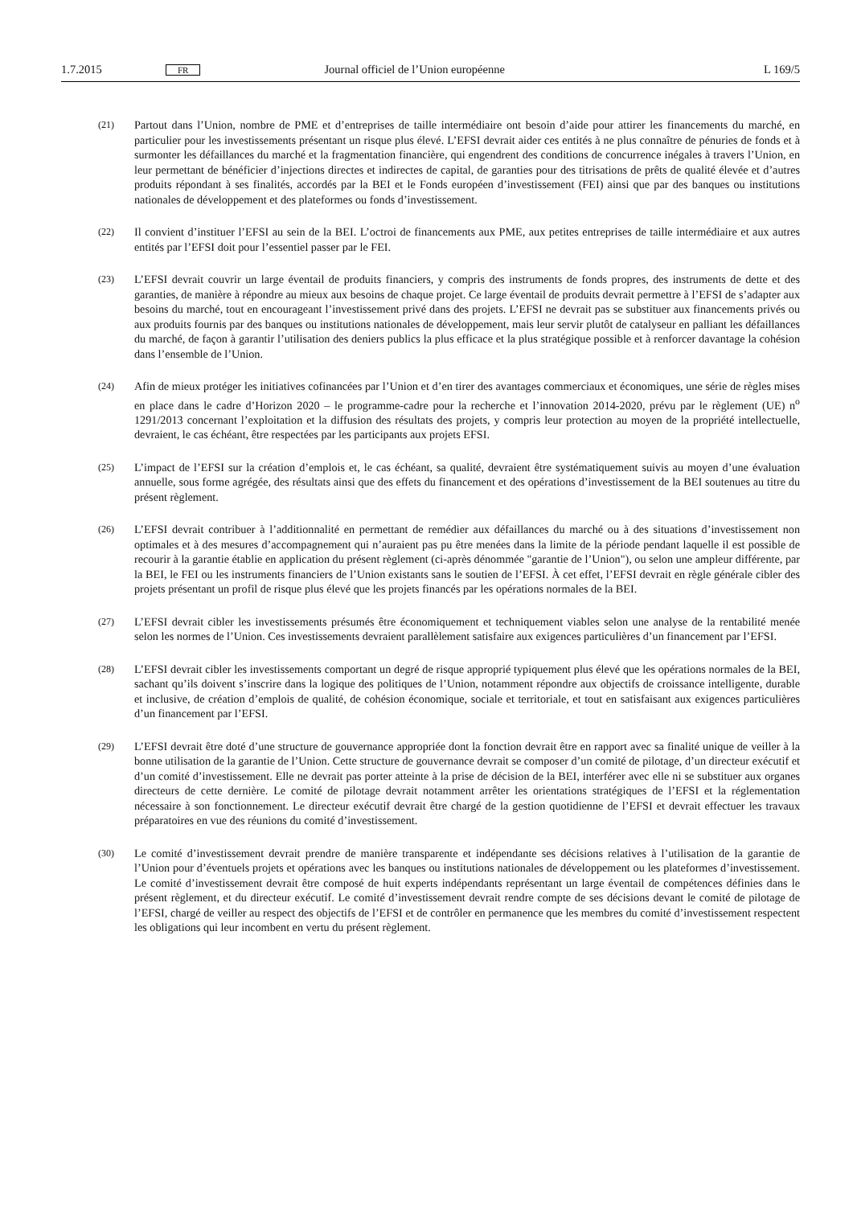1.7.2015 FR Journal officiel de l’Union européenne L 169/5
(21)
Partout dans l’Union, nombre de PME et d’entreprises de taille intermédiaire ont besoin d’aide pour attirer les financements du marché, en particulier pour les investissements présentant un risque plus élevé. L’EFSI devrait aider ces entités à ne plus connaître de pénuries de fonds et à surmonter les défaillances du marché et la fragmentation financière, qui engendrent des conditions de concurrence inégales à travers l’Union, en leur permettant de bénéficier d’injections directes et indirectes de capital, de garanties pour des titrisations de prêts de qualité élevée et d’autres produits répondant à ses finalités, accordés par la BEI et le Fonds européen d’investissement (FEI) ainsi que par des banques ou institutions nationales de développement et des plateformes ou fonds d’investissement.
(22)
Il convient d’instituer l’EFSI au sein de la BEI. L’octroi de financements aux PME, aux petites entreprises de taille intermédiaire et aux autres entités par l’EFSI doit pour l’essentiel passer par le FEI.
(23)
L’EFSI devrait couvrir un large éventail de produits financiers, y compris des instruments de fonds propres, des instruments de dette et des garanties, de manière à répondre au mieux aux besoins de chaque projet. Ce large éventail de produits devrait permettre à l’EFSI de s’adapter aux besoins du marché, tout en encourageant l’investissement privé dans des projets. L’EFSI ne devrait pas se substituer aux financements privés ou aux produits fournis par des banques ou institutions nationales de développement, mais leur servir plutôt de catalyseur en palliant les défaillances du marché, de façon à garantir l’utilisation des deniers publics la plus efficace et la plus stratégique possible et à renforcer davantage la cohésion dans l’ensemble de l’Union.
(24)
Afin de mieux protéger les initiatives cofinancées par l’Union et d’en tirer des avantages commerciaux et économiques, une série de règles mises en place dans le cadre d’Horizon 2020 – le programme-cadre pour la recherche et l’innovation 2014-2020, prévu par le règlement (UE) n<sup>o</sup> 1291/2013 concernant l’exploitation et la diffusion des résultats des projets, y compris leur protection au moyen de la propriété intellectuelle, devraient, le cas échéant, être respectées par les participants aux projets EFSI.
(25)
L’impact de l’EFSI sur la création d’emplois et, le cas échéant, sa qualité, devraient être systématiquement suivis au moyen d’une évaluation annuelle, sous forme agrégée, des résultats ainsi que des effets du financement et des opérations d’investissement de la BEI soutenues au titre du présent règlement.
(26)
L’EFSI devrait contribuer à l’additionnalité en permettant de remédier aux défaillances du marché ou à des situations d’investissement non optimales et à des mesures d’accompagnement qui n’auraient pas pu être menées dans la limite de la période pendant laquelle il est possible de recourir à la garantie établie en application du présent règlement (ci-après dénommée "garantie de l’Union"), ou selon une ampleur différente, par la BEI, le FEI ou les instruments financiers de l’Union existants sans le soutien de l’EFSI. À cet effet, l’EFSI devrait en règle générale cibler des projets présentant un profil de risque plus élevé que les projets financés par les opérations normales de la BEI.
(27)
L’EFSI devrait cibler les investissements présumés être économiquement et techniquement viables selon une analyse de la rentabilité menée selon les normes de l’Union. Ces investissements devraient parallèlement satisfaire aux exigences particulières d’un financement par l’EFSI.
(28)
L’EFSI devrait cibler les investissements comportant un degré de risque approprié typiquement plus élevé que les opérations normales de la BEI, sachant qu’ils doivent s’inscrire dans la logique des politiques de l’Union, notamment répondre aux objectifs de croissance intelligente, durable et inclusive, de création d’emplois de qualité, de cohésion économique, sociale et territoriale, et tout en satisfaisant aux exigences particulières d’un financement par l’EFSI.
(29)
L’EFSI devrait être doté d’une structure de gouvernance appropriée dont la fonction devrait être en rapport avec sa finalité unique de veiller à la bonne utilisation de la garantie de l’Union. Cette structure de gouvernance devrait se composer d’un comité de pilotage, d’un directeur exécutif et d’un comité d’investissement. Elle ne devrait pas porter atteinte à la prise de décision de la BEI, interférer avec elle ni se substituer aux organes directeurs de cette dernière. Le comité de pilotage devrait notamment arrêter les orientations stratégiques de l’EFSI et la réglementation nécessaire à son fonctionnement. Le directeur exécutif devrait être chargé de la gestion quotidienne de l’EFSI et devrait effectuer les travaux préparatoires en vue des réunions du comité d’investissement.
(30)
Le comité d’investissement devrait prendre de manière transparente et indépendante ses décisions relatives à l’utilisation de la garantie de l’Union pour d’éventuels projets et opérations avec les banques ou institutions nationales de développement ou les plateformes d’investissement. Le comité d’investissement devrait être composé de huit experts indépendants représentant un large éventail de compétences définies dans le présent règlement, et du directeur exécutif. Le comité d’investissement devrait rendre compte de ses décisions devant le comité de pilotage de l’EFSI, chargé de veiller au respect des objectifs de l’EFSI et de contrôler en permanence que les membres du comité d’investissement respectent les obligations qui leur incombent en vertu du présent règlement.